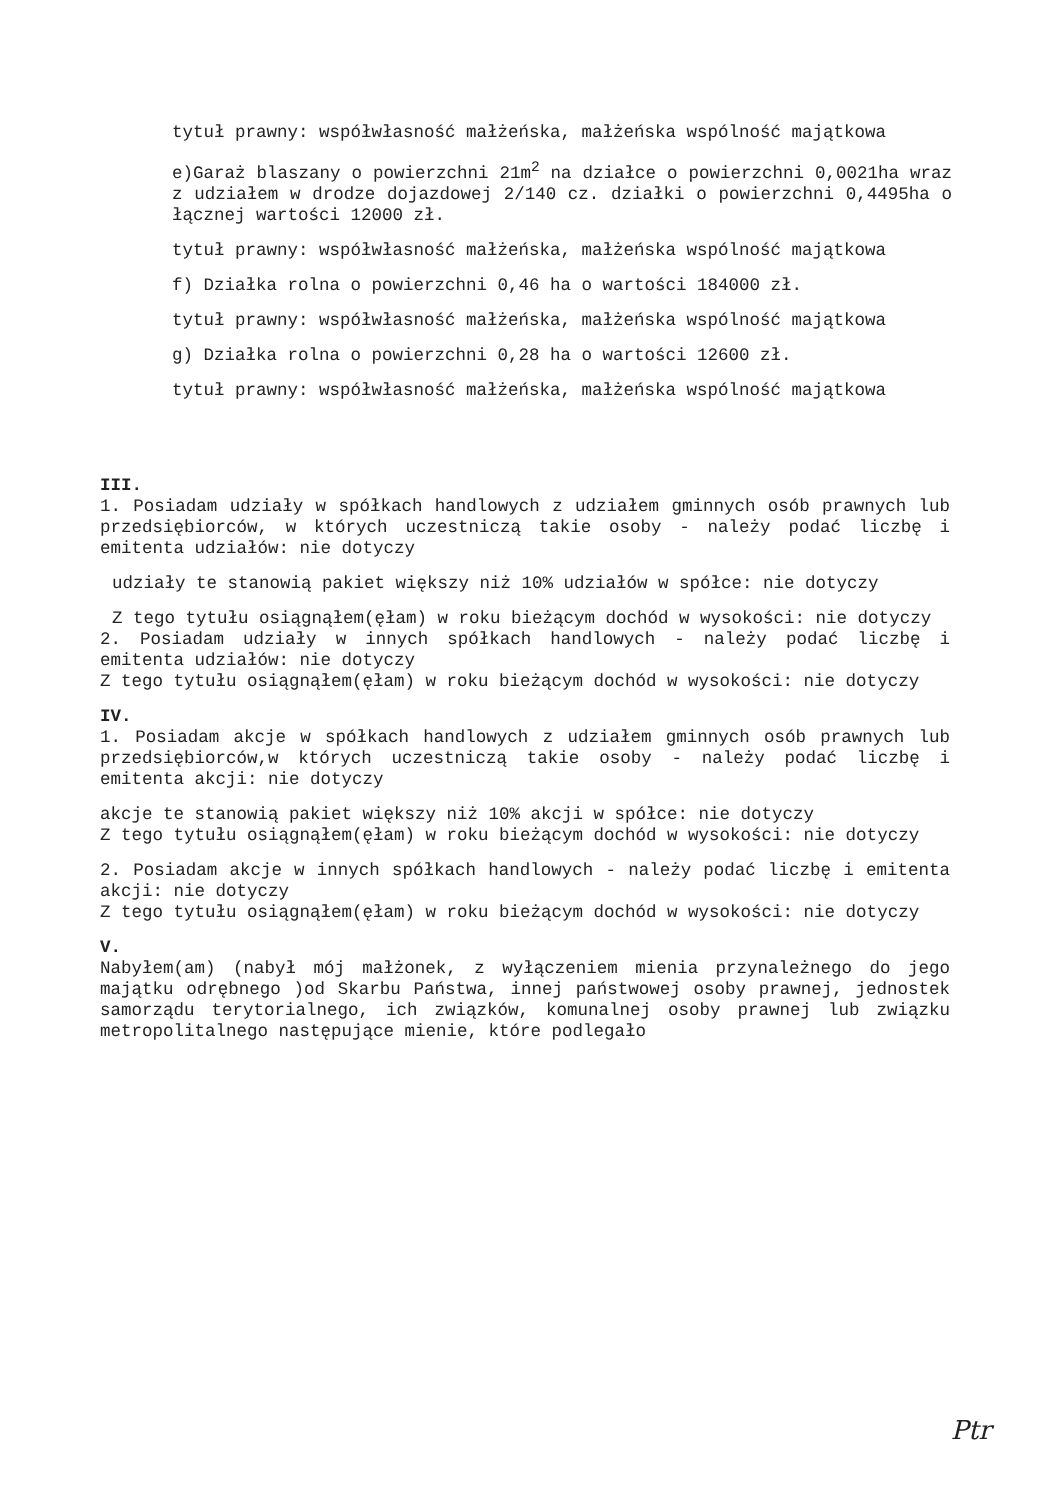tytuł prawny: współwłasność małżeńska, małżeńska wspólność majątkowa
e)Garaż blaszany o powierzchni 21m<sup>2</sup> na działce o powierzchni 0,0021ha wraz z udziałem w drodze dojazdowej 2/140 cz. działki o powierzchni 0,4495ha o łącznej wartości 12000 zł.
tytuł prawny: współwłasność małżeńska, małżeńska wspólność majątkowa
f) Działka rolna o powierzchni 0,46 ha o wartości 184000 zł.
tytuł prawny: współwłasność małżeńska, małżeńska wspólność majątkowa
g) Działka rolna o powierzchni 0,28 ha o wartości 12600 zł.
tytuł prawny: współwłasność małżeńska, małżeńska wspólność majątkowa
III.
1. Posiadam udziały w spółkach handlowych z udziałem gminnych osób prawnych lub przedsiębiorców, w których uczestniczą takie osoby - należy podać liczbę i emitenta udziałów: nie dotyczy
udziały te stanowią pakiet większy niż 10% udziałów w spółce: nie dotyczy
Z tego tytułu osiągnąłem(ęłam) w roku bieżącym dochód w wysokości: nie dotyczy
2. Posiadam udziały w innych spółkach handlowych - należy podać liczbę i emitenta udziałów: nie dotyczy
Z tego tytułu osiągnąłem(ęłam) w roku bieżącym dochód w wysokości: nie dotyczy
IV.
1. Posiadam akcje w spółkach handlowych z udziałem gminnych osób prawnych lub przedsiębiorców,w których uczestniczą takie osoby - należy podać liczbę i emitenta akcji: nie dotyczy
akcje te stanowią pakiet większy niż 10% akcji w spółce: nie dotyczy
Z tego tytułu osiągnąłem(ęłam) w roku bieżącym dochód w wysokości: nie dotyczy
2. Posiadam akcje w innych spółkach handlowych - należy podać liczbę i emitenta akcji: nie dotyczy
Z tego tytułu osiągnąłem(ęłam) w roku bieżącym dochód w wysokości: nie dotyczy
V.
Nabyłem(am) (nabył mój małżonek, z wyłączeniem mienia przynależnego do jego majątku odrębnego )od Skarbu Państwa, innej państwowej osoby prawnej, jednostek samorządu terytorialnego, ich związków, komunalnej osoby prawnej lub związku metropolitalnego następujące mienie, które podlegało
Ptr